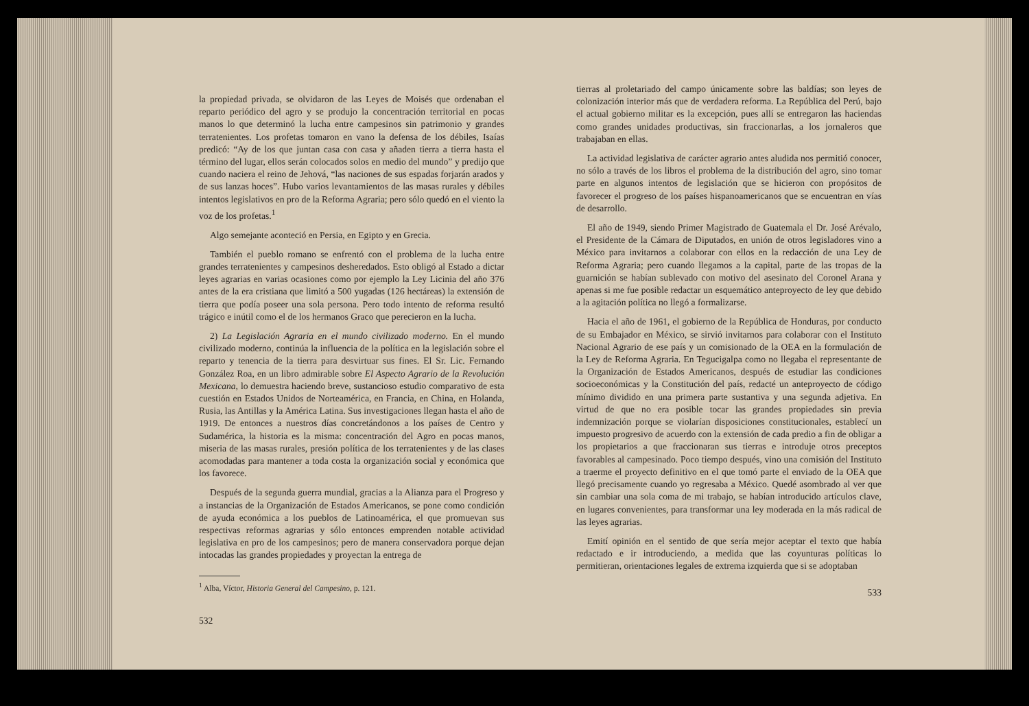la propiedad privada, se olvidaron de las Leyes de Moisés que ordenaban el reparto periódico del agro y se produjo la concentración territorial en pocas manos lo que determinó la lucha entre campesinos sin patrimonio y grandes terratenientes. Los profetas tomaron en vano la defensa de los débiles, Isaías predicó: “Ay de los que juntan casa con casa y añaden tierra a tierra hasta el término del lugar, ellos serán colocados solos en medio del mundo” y predijo que cuando naciera el reino de Jehová, “las naciones de sus espadas forjarán arados y de sus lanzas hoces”. Hubo varios levantamientos de las masas rurales y débiles intentos legislativos en pro de la Reforma Agraria; pero sólo quedó en el viento la voz de los profetas.<sup>1</sup>
Algo semejante aconteció en Persia, en Egipto y en Grecia.
También el pueblo romano se enfrentó con el problema de la lucha entre grandes terratenientes y campesinos desheredados. Esto obligó al Estado a dictar leyes agrarias en varias ocasiones como por ejemplo la Ley Licinia del año 376 antes de la era cristiana que limitó a 500 yugadas (126 hectáreas) la extensión de tierra que podía poseer una sola persona. Pero todo intento de reforma resultó trágico e inútil como el de los hermanos Graco que perecieron en la lucha.
2) La Legislación Agraria en el mundo civilizado moderno. En el mundo civilizado moderno, continúa la influencia de la política en la legislación sobre el reparto y tenencia de la tierra para desvirtuar sus fines. El Sr. Lic. Fernando González Roa, en un libro admirable sobre El Aspecto Agrario de la Revolución Mexicana, lo demuestra haciendo breve, sustancioso estudio comparativo de esta cuestión en Estados Unidos de Norteamérica, en Francia, en China, en Holanda, Rusia, las Antillas y la América Latina. Sus investigaciones llegan hasta el año de 1919. De entonces a nuestros días concretándonos a los países de Centro y Sudamérica, la historia es la misma: concentración del Agro en pocas manos, miseria de las masas rurales, presión política de los terratenientes y de las clases acomodadas para mantener a toda costa la organización social y económica que los favorece.
Después de la segunda guerra mundial, gracias a la Alianza para el Progreso y a instancias de la Organización de Estados Americanos, se pone como condición de ayuda económica a los pueblos de Latinoamérica, el que promuevan sus respectivas reformas agrarias y sólo entonces emprenden notable actividad legislativa en pro de los campesinos; pero de manera conservadora porque dejan intocadas las grandes propiedades y proyectan la entrega de
<sup>1</sup> Alba, Víctor, Historia General del Campesino, p. 121.
532
tierras al proletariado del campo únicamente sobre las baldías; son leyes de colonización interior más que de verdadera reforma. La República del Perú, bajo el actual gobierno militar es la excepción, pues allí se entregaron las haciendas como grandes unidades productivas, sin fraccionarlas, a los jornaleros que trabajaban en ellas.
La actividad legislativa de carácter agrario antes aludida nos permitió conocer, no sólo a través de los libros el problema de la distribución del agro, sino tomar parte en algunos intentos de legislación que se hicieron con propósitos de favorecer el progreso de los países hispanoamericanos que se encuentran en vías de desarrollo.
El año de 1949, siendo Primer Magistrado de Guatemala el Dr. José Arévalo, el Presidente de la Cámara de Diputados, en unión de otros legisladores vino a México para invitarnos a colaborar con ellos en la redacción de una Ley de Reforma Agraria; pero cuando llegamos a la capital, parte de las tropas de la guarnición se habían sublevado con motivo del asesinato del Coronel Arana y apenas si me fue posible redactar un esquemático anteproyecto de ley que debido a la agitación política no llegó a formalizarse.
Hacia el año de 1961, el gobierno de la República de Honduras, por conducto de su Embajador en México, se sirvió invitarnos para colaborar con el Instituto Nacional Agrario de ese país y un comisionado de la OEA en la formulación de la Ley de Reforma Agraria. En Tegucigalpa como no llegaba el representante de la Organización de Estados Americanos, después de estudiar las condiciones socioeconómicas y la Constitución del país, redacté un anteproyecto de código mínimo dividido en una primera parte sustantiva y una segunda adjetiva. En virtud de que no era posible tocar las grandes propiedades sin previa indemnización porque se violarían disposiciones constitucionales, establecí un impuesto progresivo de acuerdo con la extensión de cada predio a fin de obligar a los propietarios a que fraccionaran sus tierras e introduje otros preceptos favorables al campesinado. Poco tiempo después, vino una comisión del Instituto a traerme el proyecto definitivo en el que tomó parte el enviado de la OEA que llegó precisamente cuando yo regresaba a México. Quedé asombrado al ver que sin cambiar una sola coma de mi trabajo, se habían introducido artículos clave, en lugares convenientes, para transformar una ley moderada en la más radical de las leyes agrarias.
Emití opinión en el sentido de que sería mejor aceptar el texto que había redactado e ir introduciendo, a medida que las coyunturas políticas lo permitieran, orientaciones legales de extrema izquierda que si se adoptaban
533